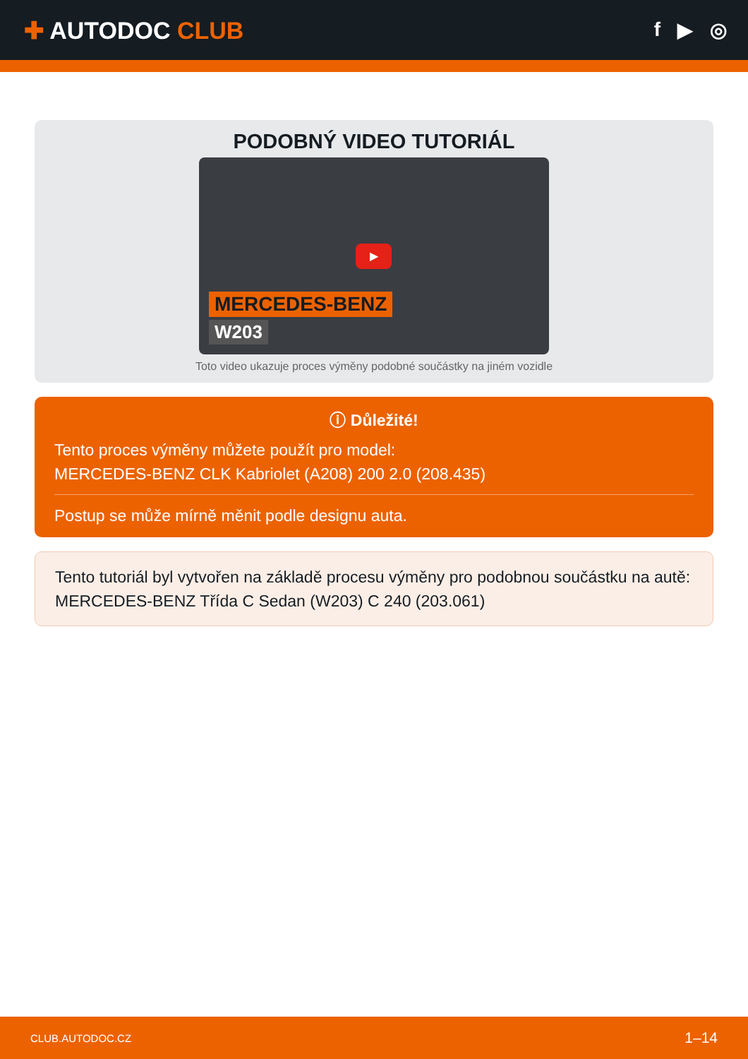✚ AUTODOC CLUB
f ▶ ◎
PODOBNÝ VIDEO TUTORIÁL
▶
MERCEDES-BENZ
W203
Toto video ukazuje proces výměny podobné součástky na jiném vozidle
ⓘ Důležité!
Tento proces výměny můžete použít pro model:
MERCEDES-BENZ CLK Kabriolet (A208) 200 2.0 (208.435)
Postup se může mírně měnit podle designu auta.
Tento tutoriál byl vytvořen na základě procesu výměny pro podobnou součástku na autě: MERCEDES-BENZ Třída C Sedan (W203) C 240 (203.061)
CLUB.AUTODOC.CZ 1–14